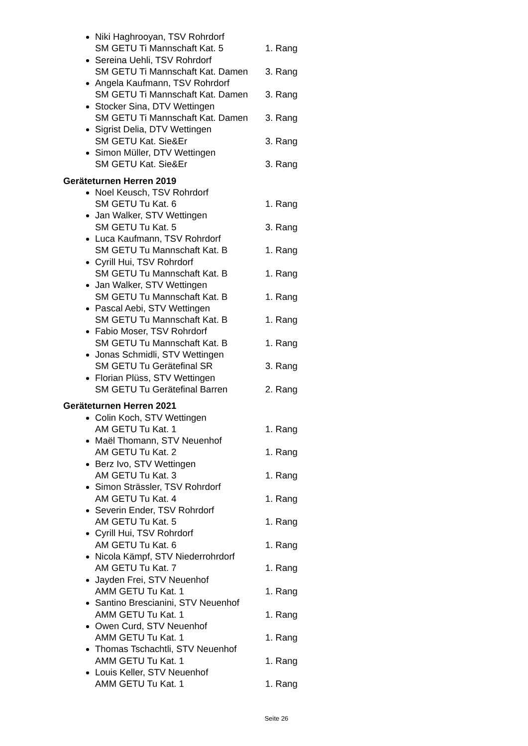Niki Haghrooyan, TSV Rohrdorf
SM GETU Ti Mannschaft Kat. 5 1. Rang
Sereina Uehli, TSV Rohrdorf
SM GETU Ti Mannschaft Kat. Damen 3. Rang
Angela Kaufmann, TSV Rohrdorf
SM GETU Ti Mannschaft Kat. Damen 3. Rang
Stocker Sina, DTV Wettingen
SM GETU Ti Mannschaft Kat. Damen 3. Rang
Sigrist Delia, DTV Wettingen
SM GETU Kat. Sie&Er 3. Rang
Simon Müller, DTV Wettingen
SM GETU Kat. Sie&Er 3. Rang
Geräteturnen Herren 2019
Noel Keusch, TSV Rohrdorf
SM GETU Tu Kat. 6 1. Rang
Jan Walker, STV Wettingen
SM GETU Tu Kat. 5 3. Rang
Luca Kaufmann, TSV Rohrdorf
SM GETU Tu Mannschaft Kat. B 1. Rang
Cyrill Hui, TSV Rohrdorf
SM GETU Tu Mannschaft Kat. B 1. Rang
Jan Walker, STV Wettingen
SM GETU Tu Mannschaft Kat. B 1. Rang
Pascal Aebi, STV Wettingen
SM GETU Tu Mannschaft Kat. B 1. Rang
Fabio Moser, TSV Rohrdorf
SM GETU Tu Mannschaft Kat. B 1. Rang
Jonas Schmidli, STV Wettingen
SM GETU Tu Gerätefinal SR 3. Rang
Florian Plüss, STV Wettingen
SM GETU Tu Gerätefinal Barren 2. Rang
Geräteturnen Herren 2021
Colin Koch, STV Wettingen
AM GETU Tu Kat. 1 1. Rang
Maël Thomann, STV Neuenhof
AM GETU Tu Kat. 2 1. Rang
Berz Ivo, STV Wettingen
AM GETU Tu Kat. 3 1. Rang
Simon Strässler, TSV Rohrdorf
AM GETU Tu Kat. 4 1. Rang
Severin Ender, TSV Rohrdorf
AM GETU Tu Kat. 5 1. Rang
Cyrill Hui, TSV Rohrdorf
AM GETU Tu Kat. 6 1. Rang
Nicola Kämpf, STV Niederrohrdorf
AM GETU Tu Kat. 7 1. Rang
Jayden Frei, STV Neuenhof
AMM GETU Tu Kat. 1 1. Rang
Santino Brescianini, STV Neuenhof
AMM GETU Tu Kat. 1 1. Rang
Owen Curd, STV Neuenhof
AMM GETU Tu Kat. 1 1. Rang
Thomas Tschachtli, STV Neuenhof
AMM GETU Tu Kat. 1 1. Rang
Louis Keller, STV Neuenhof
AMM GETU Tu Kat. 1 1. Rang
Seite 26